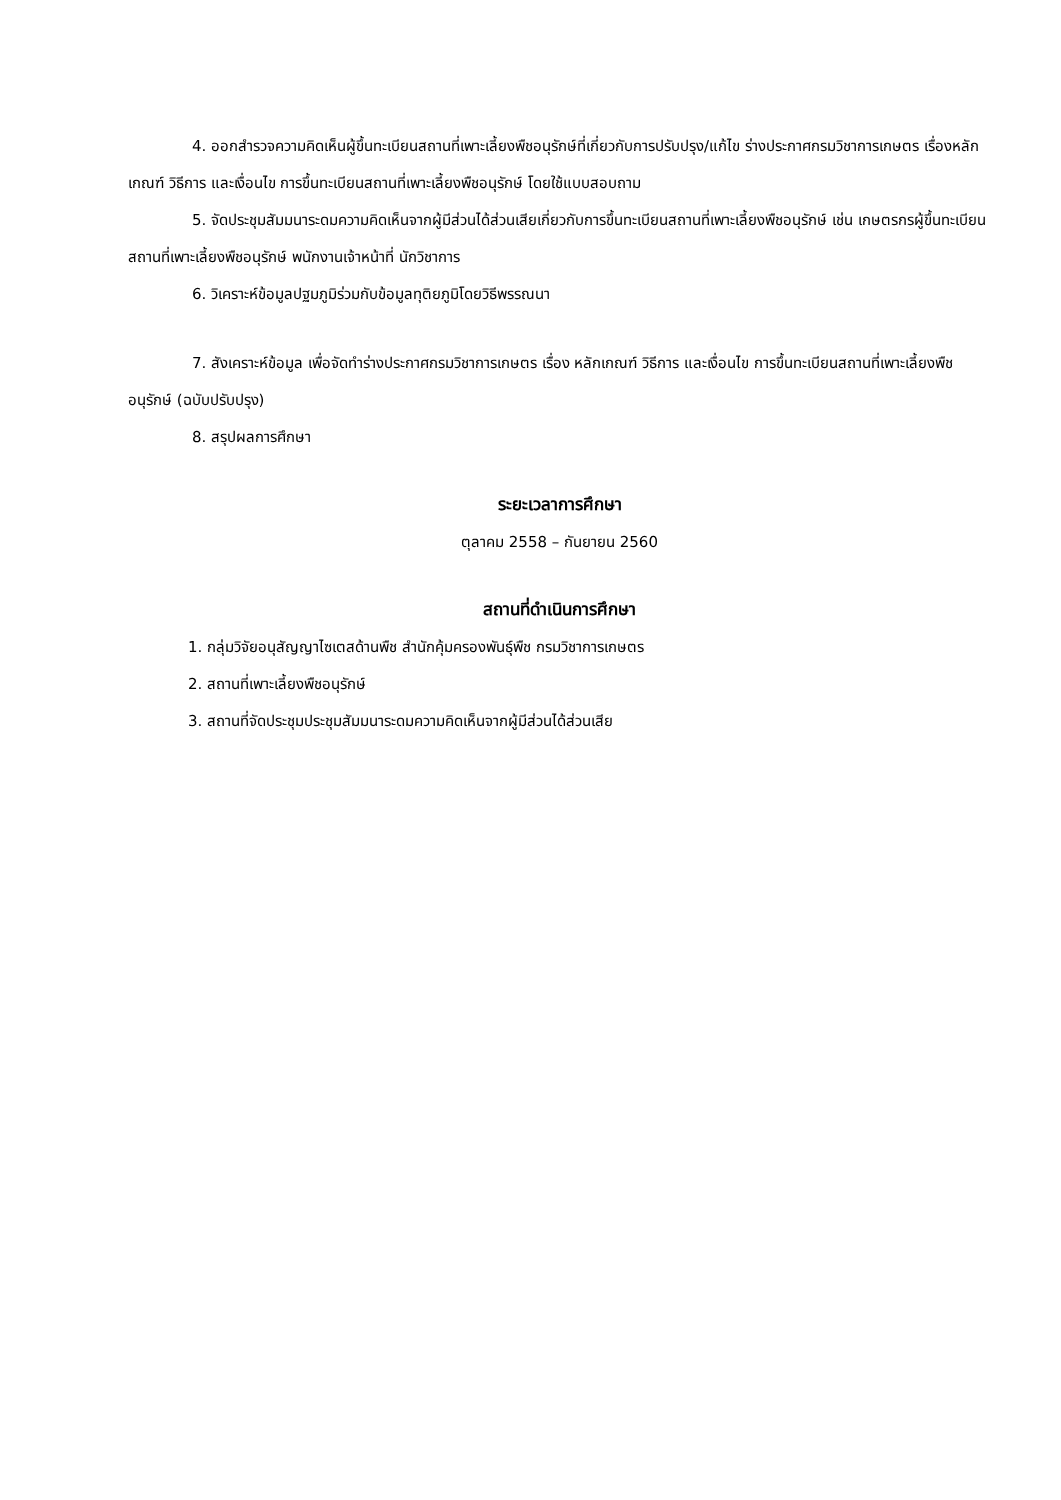4. ออกสำรวจความคิดเห็นผู้ขึ้นทะเบียนสถานที่เพาะเลี้ยงพืชอนุรักษ์ที่เกี่ยวกับการปรับปรุง/แก้ไข ร่างประกาศกรมวิชาการเกษตร เรื่องหลักเกณฑ์ วิธีการ และเงื่อนไข การขึ้นทะเบียนสถานที่เพาะเลี้ยงพืชอนุรักษ์ โดยใช้แบบสอบถาม
5. จัดประชุมสัมมนาระดมความคิดเห็นจากผู้มีส่วนได้ส่วนเสียเกี่ยวกับการขึ้นทะเบียนสถานที่เพาะเลี้ยงพืชอนุรักษ์ เช่น เกษตรกรผู้ขึ้นทะเบียนสถานที่เพาะเลี้ยงพืชอนุรักษ์ พนักงานเจ้าหน้าที่ นักวิชาการ
6. วิเคราะห์ข้อมูลปฐมภูมิร่วมกับข้อมูลทุติยภูมิโดยวิธีพรรณนา
7. สังเคราะห์ข้อมูล เพื่อจัดทำร่างประกาศกรมวิชาการเกษตร เรื่อง หลักเกณฑ์ วิธีการ และเงื่อนไข การขึ้นทะเบียนสถานที่เพาะเลี้ยงพืชอนุรักษ์ (ฉบับปรับปรุง)
8. สรุปผลการศึกษา
ระยะเวลาการศึกษา
ตุลาคม 2558 – กันยายน 2560
สถานที่ดำเนินการศึกษา
1. กลุ่มวิจัยอนุสัญญาไซเตสด้านพืช สำนักคุ้มครองพันธุ์พืช กรมวิชาการเกษตร
2. สถานที่เพาะเลี้ยงพืชอนุรักษ์
3. สถานที่จัดประชุมประชุมสัมมนาระดมความคิดเห็นจากผู้มีส่วนได้ส่วนเสีย